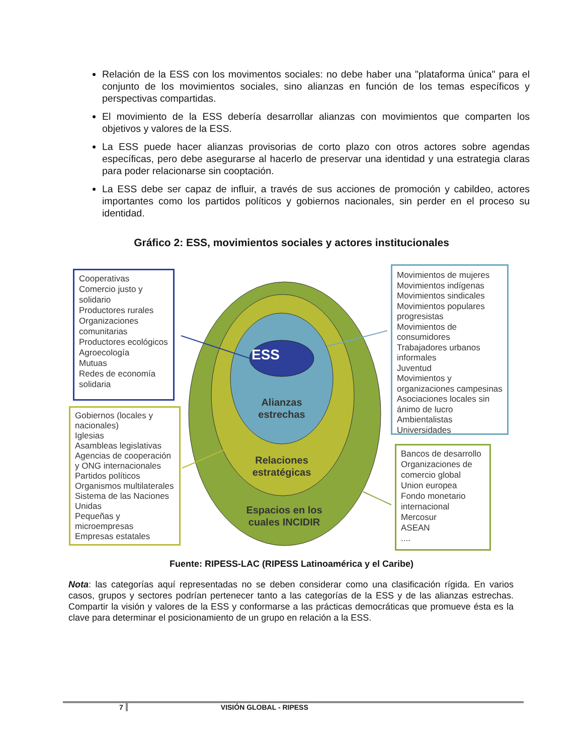Relación de la ESS con los movimentos sociales: no debe haber una "plataforma única" para el conjunto de los movimientos sociales, sino alianzas en función de los temas específicos y perspectivas compartidas.
El movimiento de la ESS debería desarrollar alianzas con movimientos que comparten los objetivos y valores de la ESS.
La ESS puede hacer alianzas provisorias de corto plazo con otros actores sobre agendas específicas, pero debe asegurarse al hacerlo de preservar una identidad y una estrategia claras para poder relacionarse sin cooptación.
La ESS debe ser capaz de influir, a través de sus acciones de promoción y cabildeo, actores importantes como los partidos políticos y gobiernos nacionales, sin perder en el proceso su identidad.
Gráfico 2: ESS, movimientos sociales y actores institucionales
ESS
Alianzas estrechas
Relaciones estratégicas
Espacios en los cuales INCIDIR
Cooperativas
Comercio justo y solidario
Productores rurales
Organizaciones comunitarias
Productores ecológicos
Agroecología
Mutuas
Redes de economía solidaria
Gobiernos (locales y nacionales)
Iglesias
Asambleas legislativas
Agencias de cooperación y ONG internacionales
Partidos políticos
Organismos multilaterales
Sistema de las Naciones Unidas
Pequeñas y microempresas
Empresas estatales
Movimientos de mujeres
Movimientos indígenas
Movimientos sindicales
Movimientos populares progresistas
Movimientos de consumidores
Trabajadores urbanos informales
Juventud
Movimientos y organizaciones campesinas
Asociaciones locales sin ánimo de lucro
Ambientalistas
Universidades
Bancos de desarrollo
Organizaciones de comercio global
Union europea
Fondo monetario internacional
Mercosur
ASEAN
....
Fuente: RIPESS-LAC (RIPESS Latinoamérica y el Caribe)
Nota: las categorías aquí representadas no se deben considerar como una clasificación rígida. En varios casos, grupos y sectores podrían pertenecer tanto a las categorías de la ESS y de las alianzas estrechas. Compartir la visión y valores de la ESS y conformarse a las prácticas democráticas que promueve ésta es la clave para determinar el posicionamiento de un grupo en relación a la ESS.
7 VISIÓN GLOBAL - RIPESS